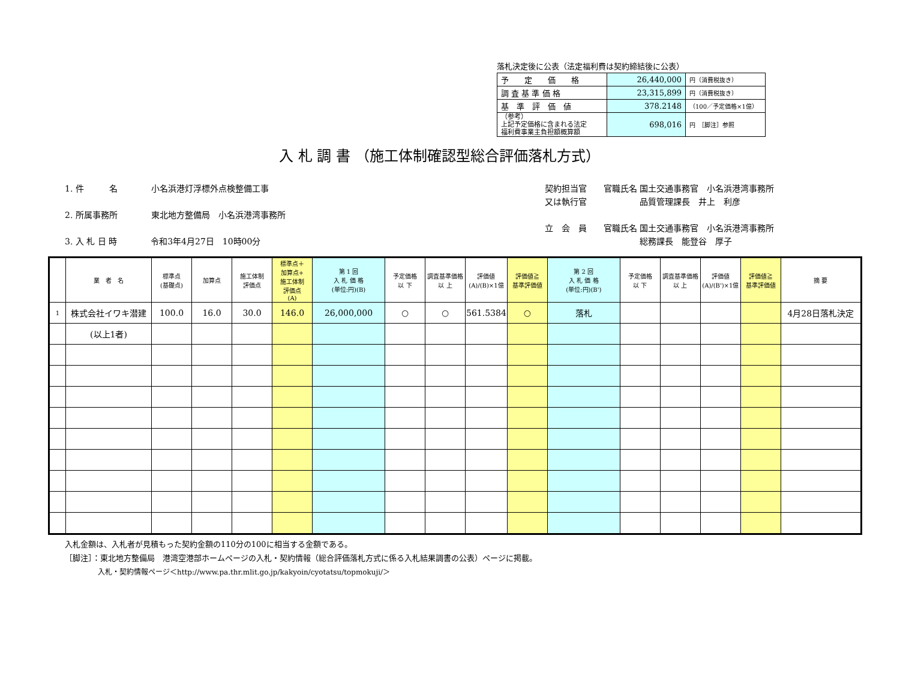落札決定後に公表（法定福利費は契約締結後に公表）
| 予 定 価 格 | 26,440,000 | 円（消費税抜き） |
| 調 査 基 準 価 格 | 23,315,899 | 円（消費税抜き） |
| 基 準 評 価 値 | 378.2148 | （100／予定価格×1億） |
| （参考） 上記予定価格に含まれる法定 福利費事業主負担額概算額 | 698,016 | 円 ［脚注］参照 |
入 札 調 書 （施工体制確認型総合評価落札方式）
1. 件　　　名　　　　小名浜港灯浮標外点検整備工事
2. 所属事務所　　　　東北地方整備局　小名浜港湾事務所
3. 入 札 日 時　　　　令和3年4月27日　10時00分
契約担当官　　官職氏名 国土交通事務官　小名浜港湾事務所
又は執行官　　　　　　 品質管理課長　井上　利彦
立　会　員　　官職氏名 国土交通事務官　小名浜港湾事務所
　　　　　　　　　　　 総務課長　能登谷　厚子
| | 業 者 名 | 標準点 (基礎点) | 加算点 | 施工体制 評価点 | 標準点＋ 加算点+ 施工体制 評価点 (A) | 第 1 回 入 札 価 格 (単位:円)(B) | 予定価格 以 下 | 調査基準価格 以 上 | 評価値 (A)/(B)×1億 | 評価値≧ 基準評価値 | 第 2 回 入 札 価 格 (単位:円)(B') | 予定価格 以 下 | 調査基準価格 以 上 | 評価値 (A)/(B')×1億 | 評価値≧ 基準評価値 | 摘 要 |
| --- | --- | --- | --- | --- | --- | --- | --- | --- | --- | --- | --- | --- | --- | --- | --- | --- |
| 1 | 株式会社イワキ潜建 | 100.0 | 16.0 | 30.0 | 146.0 | 26,000,000 | ○ | ○ | 561.5384 | ○ | 落札 | | | | | 4月28日落札決定 |
| | (以上1者) | | | | | | | | | | | | | | | |
入札金額は、入札者が見積もった契約金額の110分の100に相当する金額である。
［脚注］：東北地方整備局　港湾空港部ホームページの入札・契約情報（総合評価落札方式に係る入札結果調書の公表）ページに掲載。
入札・契約情報ページ＜http://www.pa.thr.mlit.go.jp/kakyoin/cyotatsu/topmokuji/＞